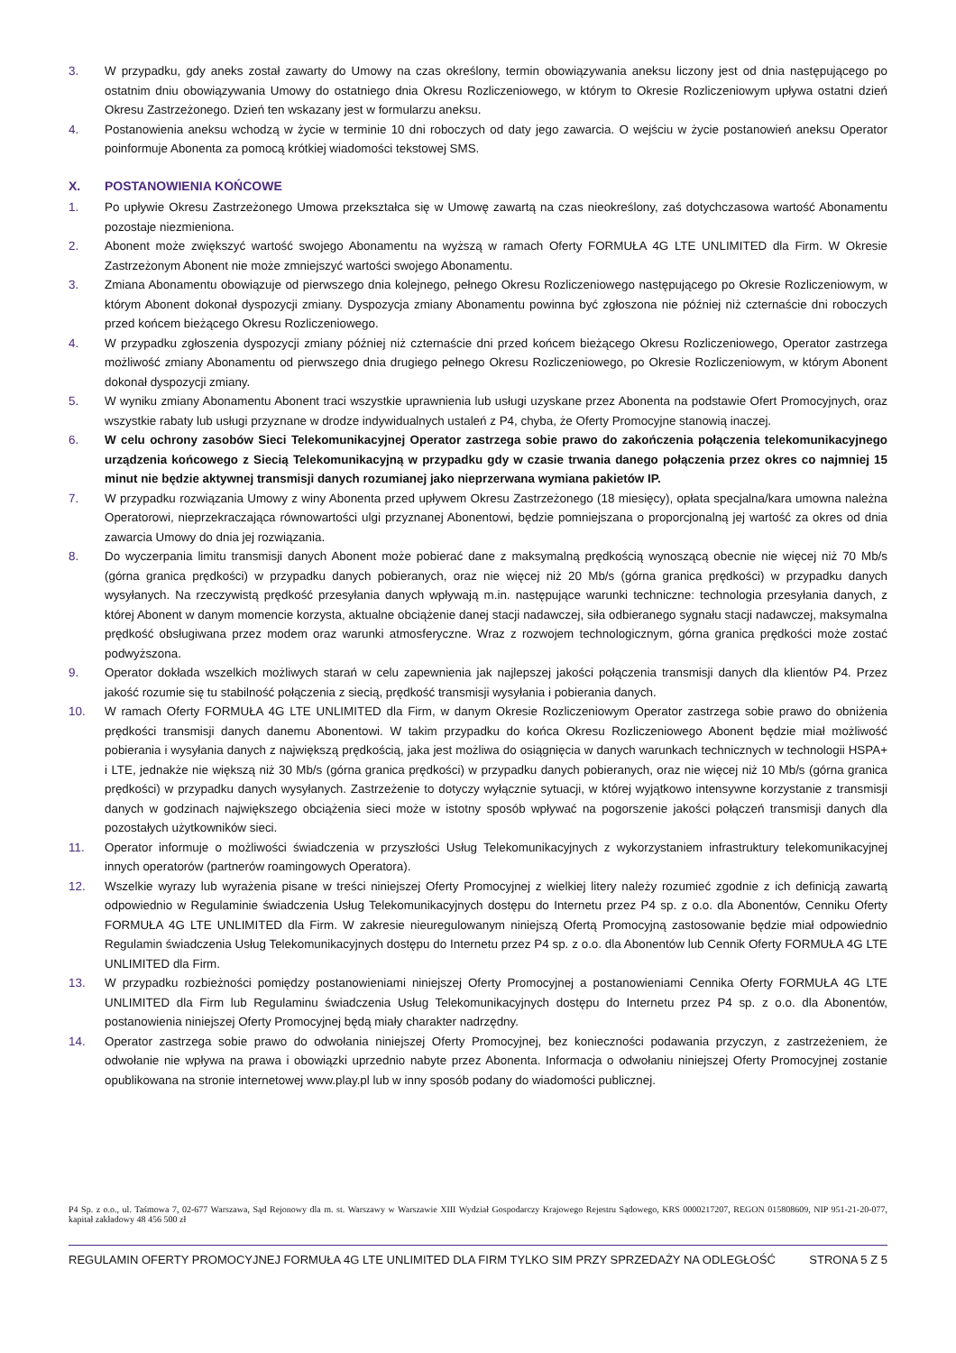3. W przypadku, gdy aneks został zawarty do Umowy na czas określony, termin obowiązywania aneksu liczony jest od dnia następującego po ostatnim dniu obowiązywania Umowy do ostatniego dnia Okresu Rozliczeniowego, w którym to Okresie Rozliczeniowym upływa ostatni dzień Okresu Zastrzeżonego. Dzień ten wskazany jest w formularzu aneksu.
4. Postanowienia aneksu wchodzą w życie w terminie 10 dni roboczych od daty jego zawarcia. O wejściu w życie postanowień aneksu Operator poinformuje Abonenta za pomocą krótkiej wiadomości tekstowej SMS.
X. POSTANOWIENIA KOŃCOWE
1. Po upływie Okresu Zastrzeżonego Umowa przekształca się w Umowę zawartą na czas nieokreślony, zaś dotychczasowa wartość Abonamentu pozostaje niezmieniona.
2. Abonent może zwiększyć wartość swojego Abonamentu na wyższą w ramach Oferty FORMUŁA 4G LTE UNLIMITED dla Firm. W Okresie Zastrzeżonym Abonent nie może zmniejszyć wartości swojego Abonamentu.
3. Zmiana Abonamentu obowiązuje od pierwszego dnia kolejnego, pełnego Okresu Rozliczeniowego następującego po Okresie Rozliczeniowym, w którym Abonent dokonał dyspozycji zmiany. Dyspozycja zmiany Abonamentu powinna być zgłoszona nie później niż czternaście dni roboczych przed końcem bieżącego Okresu Rozliczeniowego.
4. W przypadku zgłoszenia dyspozycji zmiany później niż czternaście dni przed końcem bieżącego Okresu Rozliczeniowego, Operator zastrzega możliwość zmiany Abonamentu od pierwszego dnia drugiego pełnego Okresu Rozliczeniowego, po Okresie Rozliczeniowym, w którym Abonent dokonał dyspozycji zmiany.
5. W wyniku zmiany Abonamentu Abonent traci wszystkie uprawnienia lub usługi uzyskane przez Abonenta na podstawie Ofert Promocyjnych, oraz wszystkie rabaty lub usługi przyznane w drodze indywidualnych ustaleń z P4, chyba, że Oferty Promocyjne stanowią inaczej.
6. W celu ochrony zasobów Sieci Telekomunikacyjnej Operator zastrzega sobie prawo do zakończenia połączenia telekomunikacyjnego urządzenia końcowego z Siecią Telekomunikacyjną w przypadku gdy w czasie trwania danego połączenia przez okres co najmniej 15 minut nie będzie aktywnej transmisji danych rozumianej jako nieprzerwana wymiana pakietów IP.
7. W przypadku rozwiązania Umowy z winy Abonenta przed upływem Okresu Zastrzeżonego (18 miesięcy), opłata specjalna/kara umowna należna Operatorowi, nieprzekraczająca równowartości ulgi przyznanej Abonentowi, będzie pomniejszana o proporcjonalną jej wartość za okres od dnia zawarcia Umowy do dnia jej rozwiązania.
8. Do wyczerpania limitu transmisji danych Abonent może pobierać dane z maksymalną prędkością wynoszącą obecnie nie więcej niż 70 Mb/s (górna granica prędkości) w przypadku danych pobieranych, oraz nie więcej niż 20 Mb/s (górna granica prędkości) w przypadku danych wysyłanych. Na rzeczywistą prędkość przesyłania danych wpływają m.in. następujące warunki techniczne: technologia przesyłania danych, z której Abonent w danym momencie korzysta, aktualne obciążenie danej stacji nadawczej, siła odbieranego sygnału stacji nadawczej, maksymalna prędkość obsługiwana przez modem oraz warunki atmosferyczne. Wraz z rozwojem technologicznym, górna granica prędkości może zostać podwyższona.
9. Operator dokłada wszelkich możliwych starań w celu zapewnienia jak najlepszej jakości połączenia transmisji danych dla klientów P4. Przez jakość rozumie się tu stabilność połączenia z siecią, prędkość transmisji wysyłania i pobierania danych.
10. W ramach Oferty FORMUŁA 4G LTE UNLIMITED dla Firm, w danym Okresie Rozliczeniowym Operator zastrzega sobie prawo do obniżenia prędkości transmisji danych danemu Abonentowi. W takim przypadku do końca Okresu Rozliczeniowego Abonent będzie miał możliwość pobierania i wysyłania danych z największą prędkością, jaka jest możliwa do osiągnięcia w danych warunkach technicznych w technologii HSPA+ i LTE, jednakże nie większą niż 30 Mb/s (górna granica prędkości) w przypadku danych pobieranych, oraz nie więcej niż 10 Mb/s (górna granica prędkości) w przypadku danych wysyłanych. Zastrzeżenie to dotyczy wyłącznie sytuacji, w której wyjątkowo intensywne korzystanie z transmisji danych w godzinach największego obciążenia sieci może w istotny sposób wpływać na pogorszenie jakości połączeń transmisji danych dla pozostałych użytkowników sieci.
11. Operator informuje o możliwości świadczenia w przyszłości Usług Telekomunikacyjnych z wykorzystaniem infrastruktury telekomunikacyjnej innych operatorów (partnerów roamingowych Operatora).
12. Wszelkie wyrazy lub wyrażenia pisane w treści niniejszej Oferty Promocyjnej z wielkiej litery należy rozumieć zgodnie z ich definicją zawartą odpowiednio w Regulaminie świadczenia Usług Telekomunikacyjnych dostępu do Internetu przez P4 sp. z o.o. dla Abonentów, Cenniku Oferty FORMUŁA 4G LTE UNLIMITED dla Firm. W zakresie nieuregulowanym niniejszą Ofertą Promocyjną zastosowanie będzie miał odpowiednio Regulamin świadczenia Usług Telekomunikacyjnych dostępu do Internetu przez P4 sp. z o.o. dla Abonentów lub Cennik Oferty FORMUŁA 4G LTE UNLIMITED dla Firm.
13. W przypadku rozbieżności pomiędzy postanowieniami niniejszej Oferty Promocyjnej a postanowieniami Cennika Oferty FORMUŁA 4G LTE UNLIMITED dla Firm lub Regulaminu świadczenia Usług Telekomunikacyjnych dostępu do Internetu przez P4 sp. z o.o. dla Abonentów, postanowienia niniejszej Oferty Promocyjnej będą miały charakter nadrzędny.
14. Operator zastrzega sobie prawo do odwołania niniejszej Oferty Promocyjnej, bez konieczności podawania przyczyn, z zastrzeżeniem, że odwołanie nie wpływa na prawa i obowiązki uprzednio nabyte przez Abonenta. Informacja o odwołaniu niniejszej Oferty Promocyjnej zostanie opublikowana na stronie internetowej www.play.pl lub w inny sposób podany do wiadomości publicznej.
P4 Sp. z o.o., ul. Taśmowa 7, 02-677 Warszawa, Sąd Rejonowy dla m. st. Warszawy w Warszawie XIII Wydział Gospodarczy Krajowego Rejestru Sądowego, KRS 0000217207, REGON 015808609, NIP 951-21-20-077, kapitał zakładowy 48 456 500 zł
REGULAMIN OFERTY PROMOCYJNEJ FORMUŁA 4G LTE UNLIMITED DLA FIRM TYLKO SIM PRZY SPRZEDAŻY NA ODLEGŁOŚĆ STRONA 5 Z 5